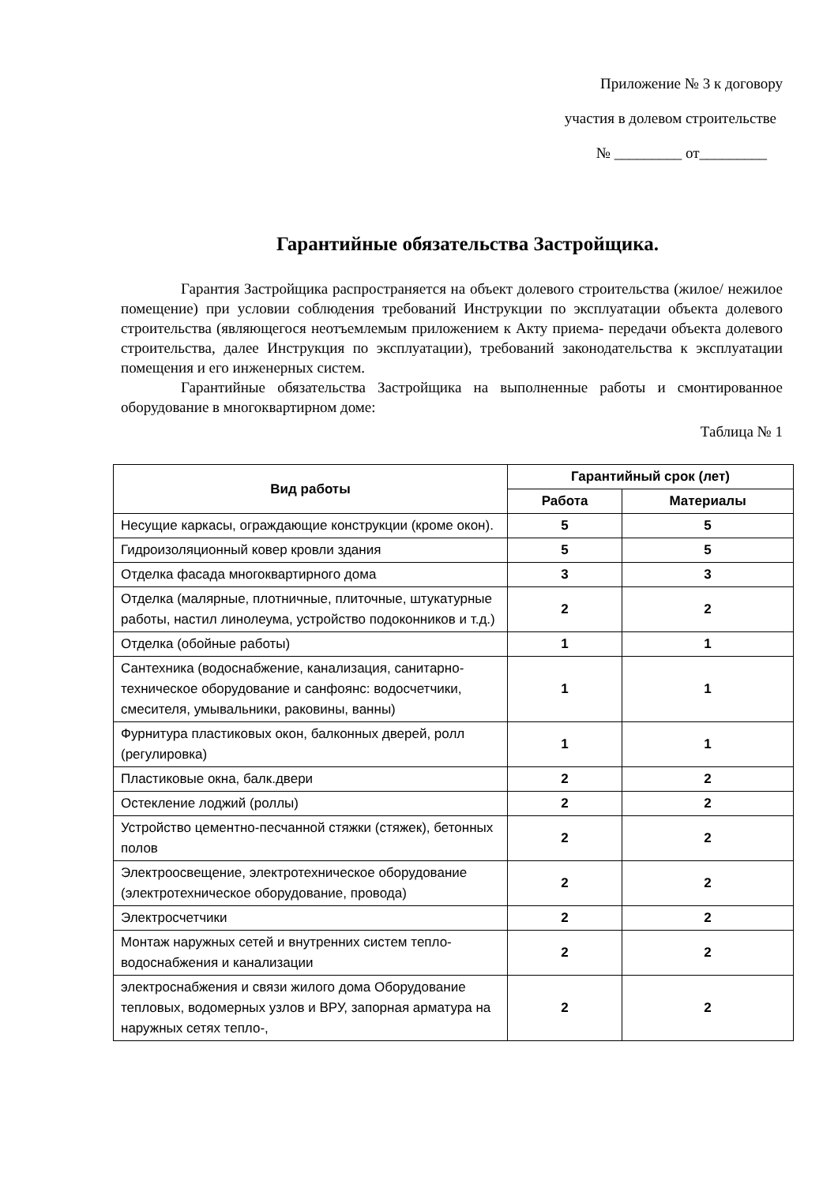Приложение № 3 к договору
участия в долевом строительстве
№ _________ от_________
Гарантийные обязательства Застройщика.
Гарантия Застройщика распространяется на объект долевого строительства (жилое/ нежилое помещение) при условии соблюдения требований Инструкции по эксплуатации объекта долевого строительства (являющегося неотъемлемым приложением к Акту приема- передачи объекта долевого строительства, далее Инструкция по эксплуатации), требований законодательства к эксплуатации помещения и его инженерных систем.
Гарантийные обязательства Застройщика на выполненные работы и смонтированное оборудование в многоквартирном доме:
Таблица № 1
| Вид работы | Гарантийный срок (лет) | |
| --- | --- | --- |
| | Работа | Материалы |
| Несущие каркасы, ограждающие конструкции (кроме окон). | 5 | 5 |
| Гидроизоляционный ковер кровли здания | 5 | 5 |
| Отделка фасада многоквартирного дома | 3 | 3 |
| Отделка (малярные, плотничные, плиточные, штукатурные работы, настил линолеума, устройство подоконников и т.д.) | 2 | 2 |
| Отделка (обойные работы) | 1 | 1 |
| Сантехника (водоснабжение, канализация, санитарно- техническое оборудование и санфоянс: водосчетчики, смесителя, умывальники, раковины, ванны) | 1 | 1 |
| Фурнитура пластиковых окон, балконных дверей, ролл (регулировка) | 1 | 1 |
| Пластиковые окна, балк.двери | 2 | 2 |
| Остекление лоджий (роллы) | 2 | 2 |
| Устройство цементно-песчанной стяжки (стяжек), бетонных полов | 2 | 2 |
| Электроосвещение, электротехническое оборудование (электротехническое оборудование, провода) | 2 | 2 |
| Электросчетчики | 2 | 2 |
| Монтаж наружных сетей и внутренних систем тепло-водоснабжения и канализации | 2 | 2 |
| электроснабжения и связи жилого дома Оборудование тепловых, водомерных узлов и ВРУ, запорная арматура на наружных сетях тепло-, | 2 | 2 |